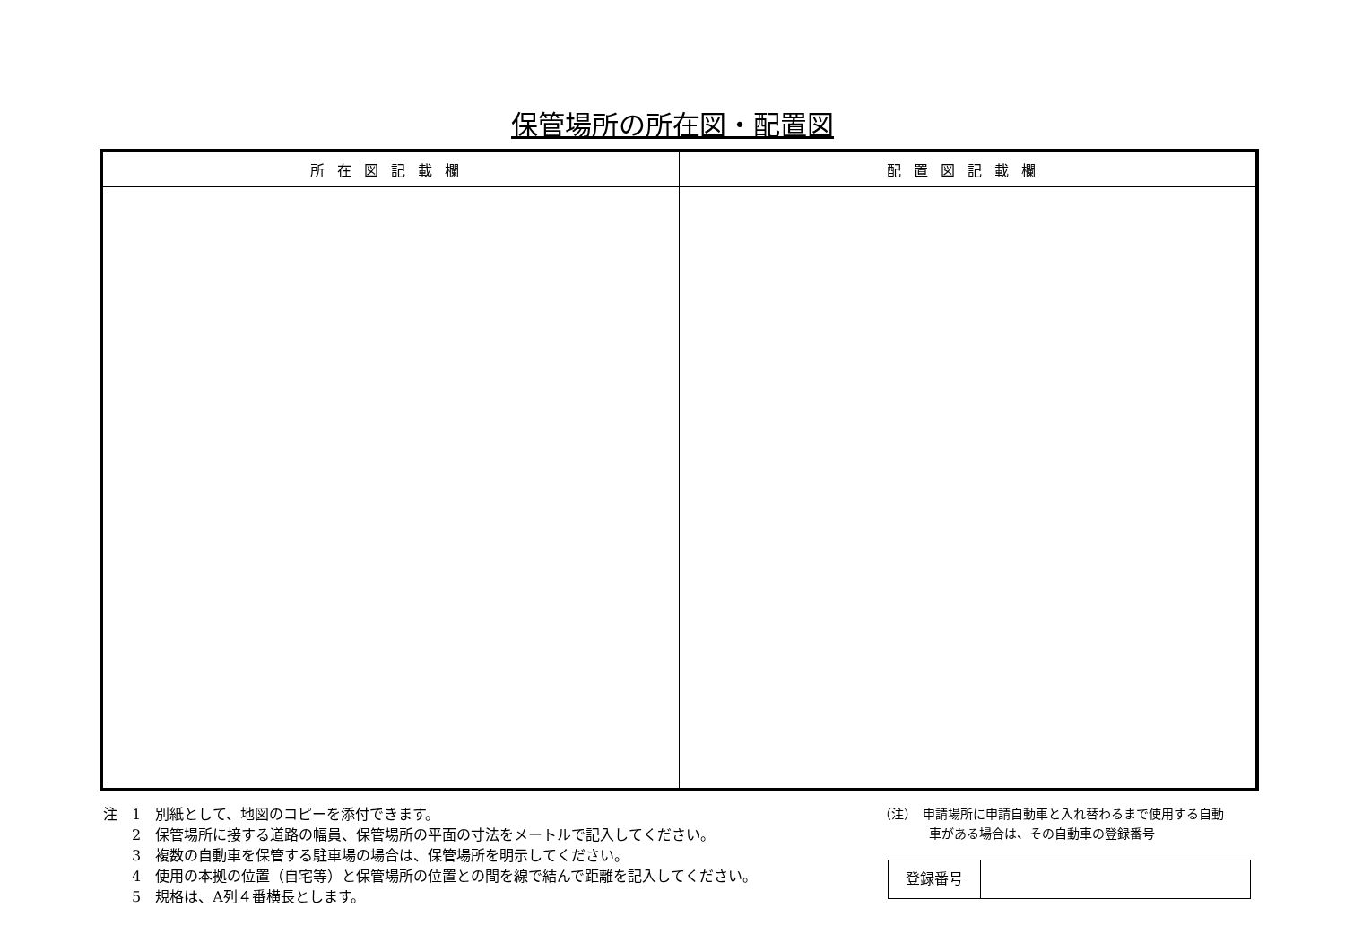保管場所の所在図・配置図
| 所在図記載欄 | 配置図記載欄 |
| --- | --- |
注　1　別紙として、地図のコピーを添付できます。
　　2　保管場所に接する道路の幅員、保管場所の平面の寸法をメートルで記入してください。
　　3　複数の自動車を保管する駐車場の場合は、保管場所を明示してください。
　　4　使用の本拠の位置（自宅等）と保管場所の位置との間を線で結んで距離を記入してください。
　　5　規格は、A列４番横長とします。
（注）　申請場所に申請自動車と入れ替わるまで使用する自動
　　　　車がある場合は、その自動車の登録番号
| 登録番号 | |